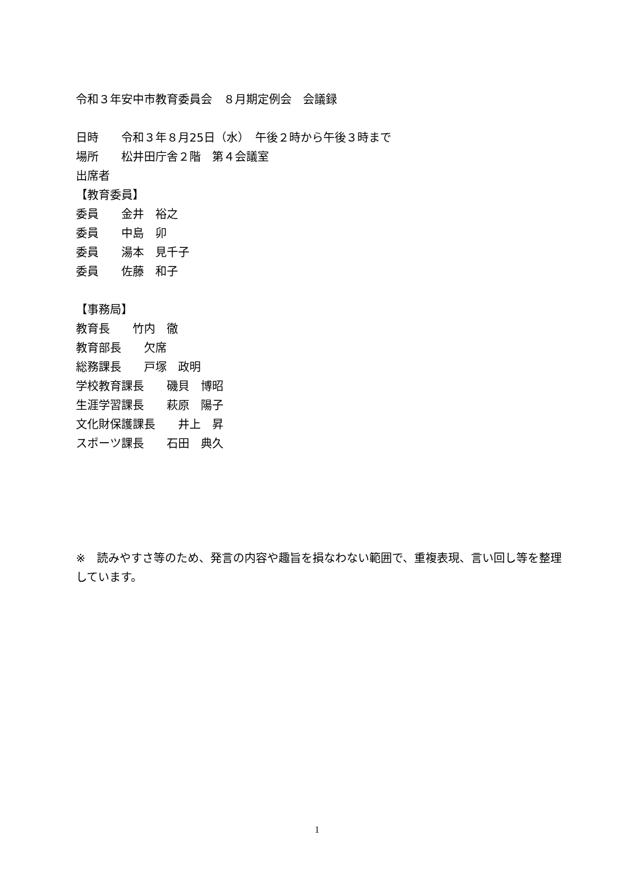令和３年安中市教育委員会　８月期定例会　会議録
日時　　令和３年８月25日（水）　午後２時から午後３時まで
場所　　松井田庁舎２階　第４会議室
出席者
【教育委員】
委員　　金井　裕之
委員　　中島　卯
委員　　湯本　見千子
委員　　佐藤　和子
【事務局】
教育長　　竹内　徹
教育部長　　欠席
総務課長　　戸塚　政明
学校教育課長　　磯貝　博昭
生涯学習課長　　萩原　陽子
文化財保護課長　　井上　昇
スポーツ課長　　石田　典久
※　読みやすさ等のため、発言の内容や趣旨を損なわない範囲で、重複表現、言い回し等を整理しています。
1